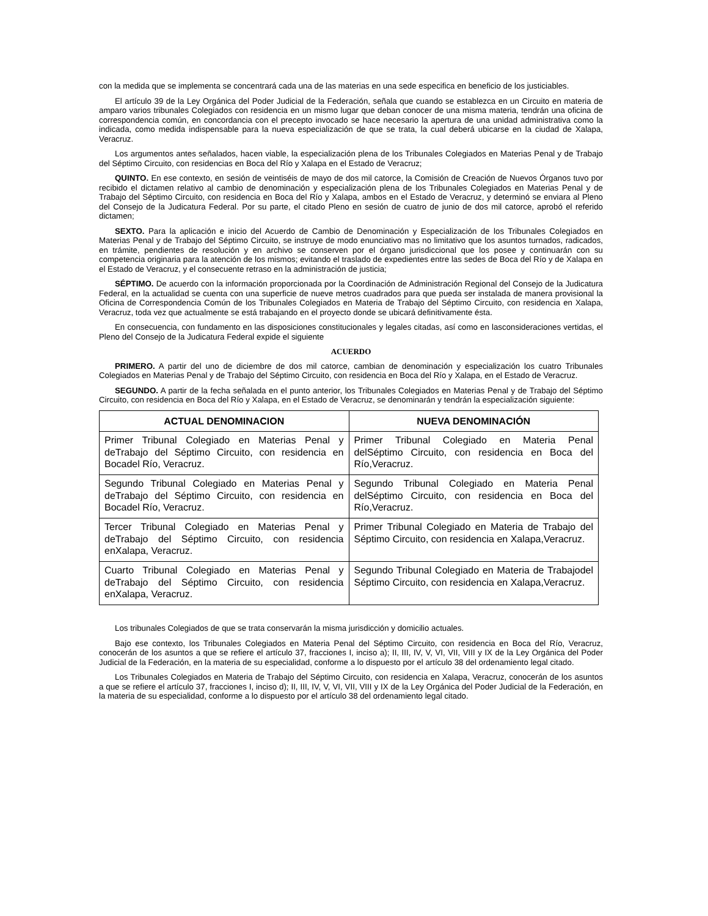con la medida que se implementa se concentrará cada una de las materias en una sede especifica en beneficio de los justiciables.
El artículo 39 de la Ley Orgánica del Poder Judicial de la Federación, señala que cuando se establezca en un Circuito en materia de amparo varios tribunales Colegiados con residencia en un mismo lugar que deban conocer de una misma materia, tendrán una oficina de correspondencia común, en concordancia con el precepto invocado se hace necesario la apertura de una unidad administrativa como la indicada, como medida indispensable para la nueva especialización de que se trata, la cual deberá ubicarse en la ciudad de Xalapa, Veracruz.
Los argumentos antes señalados, hacen viable, la especialización plena de los Tribunales Colegiados en Materias Penal y de Trabajo del Séptimo Circuito, con residencias en Boca del Río y Xalapa en el Estado de Veracruz;
QUINTO. En ese contexto, en sesión de veintiséis de mayo de dos mil catorce, la Comisión de Creación de Nuevos Órganos tuvo por recibido el dictamen relativo al cambio de denominación y especialización plena de los Tribunales Colegiados en Materias Penal y de Trabajo del Séptimo Circuito, con residencia en Boca del Río y Xalapa, ambos en el Estado de Veracruz, y determinó se enviara al Pleno del Consejo de la Judicatura Federal. Por su parte, el citado Pleno en sesión de cuatro de junio de dos mil catorce, aprobó el referido dictamen;
SEXTO. Para la aplicación e inicio del Acuerdo de Cambio de Denominación y Especialización de los Tribunales Colegiados en Materias Penal y de Trabajo del Séptimo Circuito, se instruye de modo enunciativo mas no limitativo que los asuntos turnados, radicados, en trámite, pendientes de resolución y en archivo se conserven por el órgano jurisdiccional que los posee y continuarán con su competencia originaria para la atención de los mismos; evitando el traslado de expedientes entre las sedes de Boca del Río y de Xalapa en el Estado de Veracruz, y el consecuente retraso en la administración de justicia;
SÉPTIMO. De acuerdo con la información proporcionada por la Coordinación de Administración Regional del Consejo de la Judicatura Federal, en la actualidad se cuenta con una superficie de nueve metros cuadrados para que pueda ser instalada de manera provisional la Oficina de Correspondencia Común de los Tribunales Colegiados en Materia de Trabajo del Séptimo Circuito, con residencia en Xalapa, Veracruz, toda vez que actualmente se está trabajando en el proyecto donde se ubicará definitivamente ésta.
En consecuencia, con fundamento en las disposiciones constitucionales y legales citadas, así como en lasconsideraciones vertidas, el Pleno del Consejo de la Judicatura Federal expide el siguiente
ACUERDO
PRIMERO. A partir del uno de diciembre de dos mil catorce, cambian de denominación y especialización los cuatro Tribunales Colegiados en Materias Penal y de Trabajo del Séptimo Circuito, con residencia en Boca del Río y Xalapa, en el Estado de Veracruz.
SEGUNDO. A partir de la fecha señalada en el punto anterior, los Tribunales Colegiados en Materias Penal y de Trabajo del Séptimo Circuito, con residencia en Boca del Río y Xalapa, en el Estado de Veracruz, se denominarán y tendrán la especialización siguiente:
| ACTUAL DENOMINACION | NUEVA DENOMINACIÓN |
| --- | --- |
| Primer Tribunal Colegiado en Materias Penal y deTrabajo del Séptimo Circuito, con residencia en Bocadel Río, Veracruz. | Primer Tribunal Colegiado en Materia Penal delSéptimo Circuito, con residencia en Boca del Río,Veracruz. |
| Segundo Tribunal Colegiado en Materias Penal y deTrabajo del Séptimo Circuito, con residencia en Bocadel Río, Veracruz. | Segundo Tribunal Colegiado en Materia Penal delSéptimo Circuito, con residencia en Boca del Río,Veracruz. |
| Tercer Tribunal Colegiado en Materias Penal y deTrabajo del Séptimo Circuito, con residencia enXalapa, Veracruz. | Primer Tribunal Colegiado en Materia de Trabajo del Séptimo Circuito, con residencia en Xalapa,Veracruz. |
| Cuarto Tribunal Colegiado en Materias Penal y deTrabajo del Séptimo Circuito, con residencia enXalapa, Veracruz. | Segundo Tribunal Colegiado en Materia de Trabajodel Séptimo Circuito, con residencia en Xalapa,Veracruz. |
Los tribunales Colegiados de que se trata conservarán la misma jurisdicción y domicilio actuales.
Bajo ese contexto, los Tribunales Colegiados en Materia Penal del Séptimo Circuito, con residencia en Boca del Río, Veracruz, conocerán de los asuntos a que se refiere el artículo 37, fracciones I, inciso a); II, III, IV, V, VI, VII, VIII y IX de la Ley Orgánica del Poder Judicial de la Federación, en la materia de su especialidad, conforme a lo dispuesto por el artículo 38 del ordenamiento legal citado.
Los Tribunales Colegiados en Materia de Trabajo del Séptimo Circuito, con residencia en Xalapa, Veracruz, conocerán de los asuntos a que se refiere el artículo 37, fracciones I, inciso d); II, III, IV, V, VI, VII, VIII y IX de la Ley Orgánica del Poder Judicial de la Federación, en la materia de su especialidad, conforme a lo dispuesto por el artículo 38 del ordenamiento legal citado.